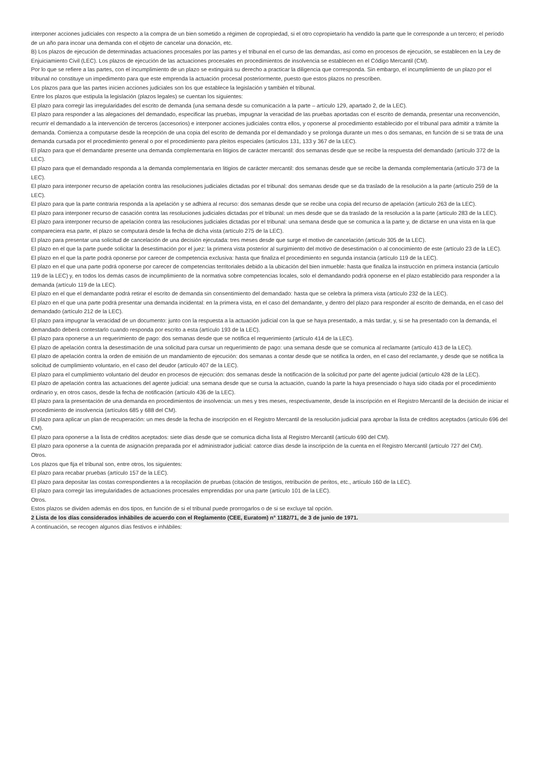interponer acciones judiciales con respecto a la compra de un bien sometido a régimen de copropiedad, si el otro copropietario ha vendido la parte que le corresponde a un tercero; el período de un año para incoar una demanda con el objeto de cancelar una donación, etc.
B) Los plazos de ejecución de determinadas actuaciones procesales por las partes y el tribunal en el curso de las demandas, así como en procesos de ejecución, se establecen en la Ley de Enjuiciamiento Civil (LEC). Los plazos de ejecución de las actuaciones procesales en procedimientos de insolvencia se establecen en el Código Mercantil (CM).
Por lo que se refiere a las partes, con el incumplimiento de un plazo se extinguirá su derecho a practicar la diligencia que corresponda. Sin embargo, el incumplimiento de un plazo por el tribunal no constituye un impedimento para que este emprenda la actuación procesal posteriormente, puesto que estos plazos no prescriben.
Los plazos para que las partes inicien acciones judiciales son los que establece la legislación y también el tribunal.
Entre los plazos que estipula la legislación (plazos legales) se cuentan los siguientes:
El plazo para corregir las irregularidades del escrito de demanda (una semana desde su comunicación a la parte – artículo 129, apartado 2, de la LEC).
El plazo para responder a las alegaciones del demandado, especificar las pruebas, impugnar la veracidad de las pruebas aportadas con el escrito de demanda, presentar una reconvención, recurrir el demandado a la intervención de terceros (accesorios) e interponer acciones judiciales contra ellos, y oponerse al procedimiento establecido por el tribunal para admitir a trámite la demanda. Comienza a computarse desde la recepción de una copia del escrito de demanda por el demandado y se prolonga durante un mes o dos semanas, en función de si se trata de una demanda cursada por el procedimiento general o por el procedimiento para pleitos especiales (artículos 131, 133 y 367 de la LEC).
El plazo para que el demandante presente una demanda complementaria en litigios de carácter mercantil: dos semanas desde que se recibe la respuesta del demandado (artículo 372 de la LEC).
El plazo para que el demandado responda a la demanda complementaria en litigios de carácter mercantil: dos semanas desde que se recibe la demanda complementaria (artículo 373 de la LEC).
El plazo para interponer recurso de apelación contra las resoluciones judiciales dictadas por el tribunal: dos semanas desde que se da traslado de la resolución a la parte (artículo 259 de la LEC).
El plazo para que la parte contraria responda a la apelación y se adhiera al recurso: dos semanas desde que se recibe una copia del recurso de apelación (artículo 263 de la LEC).
El plazo para interponer recurso de casación contra las resoluciones judiciales dictadas por el tribunal: un mes desde que se da traslado de la resolución a la parte (artículo 283 de la LEC).
El plazo para interponer recurso de apelación contra las resoluciones judiciales dictadas por el tribunal: una semana desde que se comunica a la parte y, de dictarse en una vista en la que compareciera esa parte, el plazo se computará desde la fecha de dicha vista (artículo 275 de la LEC).
El plazo para presentar una solicitud de cancelación de una decisión ejecutada: tres meses desde que surge el motivo de cancelación (artículo 305 de la LEC).
El plazo en el que la parte puede solicitar la desestimación por el juez: la primera vista posterior al surgimiento del motivo de desestimación o al conocimiento de este (artículo 23 de la LEC).
El plazo en el que la parte podrá oponerse por carecer de competencia exclusiva: hasta que finaliza el procedimiento en segunda instancia (artículo 119 de la LEC).
El plazo en el que una parte podrá oponerse por carecer de competencias territoriales debido a la ubicación del bien inmueble: hasta que finaliza la instrucción en primera instancia (artículo 119 de la LEC) y, en todos los demás casos de incumplimiento de la normativa sobre competencias locales, solo el demandando podrá oponerse en el plazo establecido para responder a la demanda (artículo 119 de la LEC).
El plazo en el que el demandante podrá retirar el escrito de demanda sin consentimiento del demandado: hasta que se celebra la primera vista (artículo 232 de la LEC).
El plazo en el que una parte podrá presentar una demanda incidental: en la primera vista, en el caso del demandante, y dentro del plazo para responder al escrito de demanda, en el caso del demandado (artículo 212 de la LEC).
El plazo para impugnar la veracidad de un documento: junto con la respuesta a la actuación judicial con la que se haya presentado, a más tardar, y, si se ha presentado con la demanda, el demandado deberá contestarlo cuando responda por escrito a esta (artículo 193 de la LEC).
El plazo para oponerse a un requerimiento de pago: dos semanas desde que se notifica el requerimiento (artículo 414 de la LEC).
El plazo de apelación contra la desestimación de una solicitud para cursar un requerimiento de pago: una semana desde que se comunica al reclamante (artículo 413 de la LEC).
El plazo de apelación contra la orden de emisión de un mandamiento de ejecución: dos semanas a contar desde que se notifica la orden, en el caso del reclamante, y desde que se notifica la solicitud de cumplimiento voluntario, en el caso del deudor (artículo 407 de la LEC).
El plazo para el cumplimiento voluntario del deudor en procesos de ejecución: dos semanas desde la notificación de la solicitud por parte del agente judicial (artículo 428 de la LEC).
El plazo de apelación contra las actuaciones del agente judicial: una semana desde que se cursa la actuación, cuando la parte la haya presenciado o haya sido citada por el procedimiento ordinario y, en otros casos, desde la fecha de notificación (artículo 436 de la LEC).
El plazo para la presentación de una demanda en procedimientos de insolvencia: un mes y tres meses, respectivamente, desde la inscripción en el Registro Mercantil de la decisión de iniciar el procedimiento de insolvencia (artículos 685 y 688 del CM).
El plazo para aplicar un plan de recuperación: un mes desde la fecha de inscripción en el Registro Mercantil de la resolución judicial para aprobar la lista de créditos aceptados (artículo 696 del CM).
El plazo para oponerse a la lista de créditos aceptados: siete días desde que se comunica dicha lista al Registro Mercantil (artículo 690 del CM).
El plazo para oponerse a la cuenta de asignación preparada por el administrador judicial: catorce días desde la inscripción de la cuenta en el Registro Mercantil (artículo 727 del CM).
Otros.
Los plazos que fija el tribunal son, entre otros, los siguientes:
El plazo para recabar pruebas (artículo 157 de la LEC).
El plazo para depositar las costas correspondientes a la recopilación de pruebas (citación de testigos, retribución de peritos, etc., artículo 160 de la LEC).
El plazo para corregir las irregularidades de actuaciones procesales emprendidas por una parte (artículo 101 de la LEC).
Otros.
Estos plazos se dividen además en dos tipos, en función de si el tribunal puede prorrogarlos o de si se excluye tal opción.
2 Lista de los días considerados inhábiles de acuerdo con el Reglamento (CEE, Euratom) n° 1182/71, de 3 de junio de 1971.
A continuación, se recogen algunos días festivos e inhábiles: